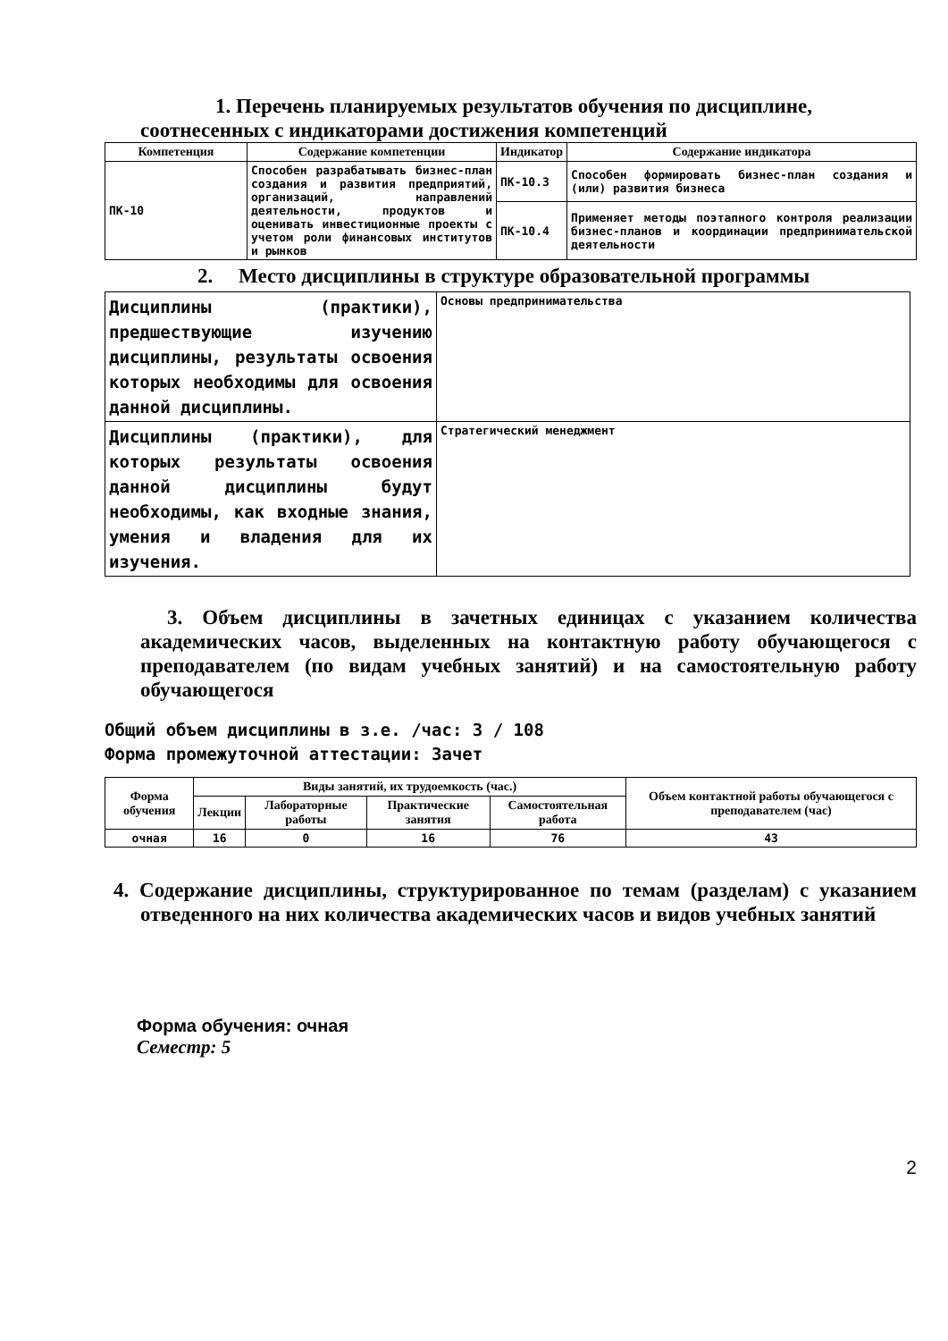1. Перечень планируемых результатов обучения по дисциплине,
соотнесенных с индикаторами достижения компетенций
| Компетенция | Содержание компетенции | Индикатор | Содержание индикатора |
| --- | --- | --- | --- |
| ПК-10 | Способен разрабатывать бизнес-план создания и развития предприятий, организаций, направлений деятельности, продуктов и оценивать инвестиционные проекты с учетом роли финансовых институтов и рынков | ПК-10.3 | Способен формировать бизнес-план создания и (или) развития бизнеса |
| | | ПК-10.4 | Применяет методы поэтапного контроля реализации бизнес-планов и координации предпринимательской деятельности |
2. Место дисциплины в структуре образовательной программы
| Дисциплины (практики), предшествующие изучению дисциплины, результаты освоения которых необходимы для освоения данной дисциплины. | Основы предпринимательства |
| Дисциплины (практики), для которых результаты освоения данной дисциплины будут необходимы, как входные знания, умения и владения для их изучения. | Стратегический менеджмент |
3. Объем дисциплины в зачетных единицах с указанием количества академических часов, выделенных на контактную работу обучающегося с преподавателем (по видам учебных занятий) и на самостоятельную работу обучающегося
Общий объем дисциплины в з.е. /час: 3 / 108
Форма промежуточной аттестации: Зачет
| Форма обучения | Виды занятий, их трудоемкость (час.) | | | | Объем контактной работы обучающегося с преподавателем (час) |
| --- | --- | --- | --- | --- | --- |
| | Лекции | Лабораторные работы | Практические занятия | Самостоятельная работа | |
| очная | 16 | 0 | 16 | 76 | 43 |
4. Содержание дисциплины, структурированное по темам (разделам) с указанием отведенного на них количества академических часов и видов учебных занятий
Форма обучения: очная
Семестр: 5
2